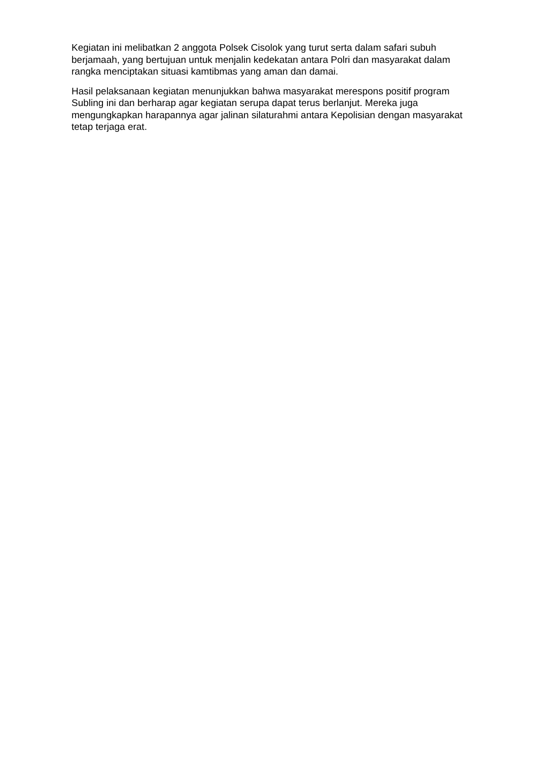Kegiatan ini melibatkan 2 anggota Polsek Cisolok yang turut serta dalam safari subuh berjamaah, yang bertujuan untuk menjalin kedekatan antara Polri dan masyarakat dalam rangka menciptakan situasi kamtibmas yang aman dan damai.
Hasil pelaksanaan kegiatan menunjukkan bahwa masyarakat merespons positif program Subling ini dan berharap agar kegiatan serupa dapat terus berlanjut. Mereka juga mengungkapkan harapannya agar jalinan silaturahmi antara Kepolisian dengan masyarakat tetap terjaga erat.